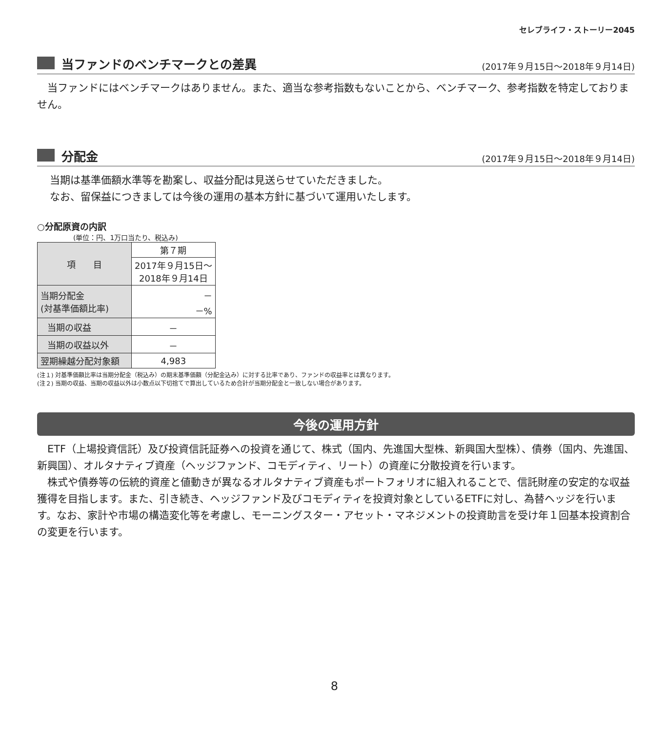セレブライフ・ストーリー2045
当ファンドのベンチマークとの差異
(2017年９月15日〜2018年９月14日)
　当ファンドにはベンチマークはありません。また、適当な参考指数もないことから、ベンチマーク、参考指数を特定しておりません。
分配金
(2017年９月15日〜2018年９月14日)
当期は基準価額水準等を勘案し、収益分配は見送らせていただきました。
なお、留保益につきましては今後の運用の基本方針に基づいて運用いたします。
○分配原資の内訳
(単位：円、1万口当たり、税込み)
| 項 目 | 第７期 |
| --- | --- |
| | 2017年９月15日〜 2018年９月14日 |
| 当期分配金 (対基準価額比率) | － －% |
| 当期の収益 | － |
| 当期の収益以外 | － |
| 翌期繰越分配対象額 | 4,983 |
(注１) 対基準価額比率は当期分配金（税込み）の期末基準価額（分配金込み）に対する比率であり、ファンドの収益率とは異なります。
(注２) 当期の収益、当期の収益以外は小数点以下切捨てで算出しているため合計が当期分配金と一致しない場合があります。
今後の運用方針
　ETF（上場投資信託）及び投資信託証券への投資を通じて、株式（国内、先進国大型株、新興国大型株）、債券（国内、先進国、新興国）、オルタナティブ資産（ヘッジファンド、コモディティ、リート）の資産に分散投資を行います。
　株式や債券等の伝統的資産と値動きが異なるオルタナティブ資産もポートフォリオに組入れることで、信託財産の安定的な収益獲得を目指します。また、引き続き、ヘッジファンド及びコモディティを投資対象としているETFに対し、為替ヘッジを行います。なお、家計や市場の構造変化等を考慮し、モーニングスター・アセット・マネジメントの投資助言を受け年１回基本投資割合の変更を行います。
8